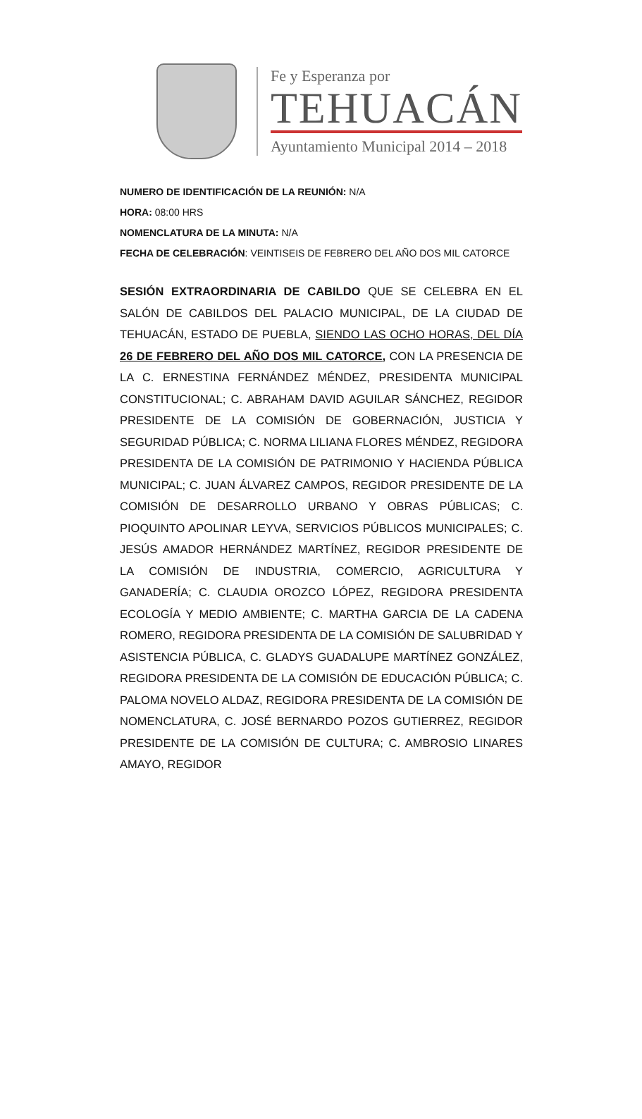Fe y Esperanza por
TEHUACÁN
Ayuntamiento Municipal 2014 – 2018
NUMERO DE IDENTIFICACIÓN DE LA REUNIÓN: N/A
HORA: 08:00 HRS
NOMENCLATURA DE LA MINUTA: N/A
FECHA DE CELEBRACIÓN: VEINTISEIS DE FEBRERO DEL AÑO DOS MIL CATORCE
SESIÓN EXTRAORDINARIA DE CABILDO QUE SE CELEBRA EN EL SALÓN DE CABILDOS DEL PALACIO MUNICIPAL, DE LA CIUDAD DE TEHUACÁN, ESTADO DE PUEBLA, SIENDO LAS OCHO HORAS, DEL DÍA 26 DE FEBRERO DEL AÑO DOS MIL CATORCE, CON LA PRESENCIA DE LA C. ERNESTINA FERNÁNDEZ MÉNDEZ, PRESIDENTA MUNICIPAL CONSTITUCIONAL; C. ABRAHAM DAVID AGUILAR SÁNCHEZ, REGIDOR PRESIDENTE DE LA COMISIÓN DE GOBERNACIÓN, JUSTICIA Y SEGURIDAD PÚBLICA; C. NORMA LILIANA FLORES MÉNDEZ, REGIDORA PRESIDENTA DE LA COMISIÓN DE PATRIMONIO Y HACIENDA PÚBLICA MUNICIPAL; C. JUAN ÁLVAREZ CAMPOS, REGIDOR PRESIDENTE DE LA COMISIÓN DE DESARROLLO URBANO Y OBRAS PÚBLICAS; C. PIOQUINTO APOLINAR LEYVA, SERVICIOS PÚBLICOS MUNICIPALES; C. JESÚS AMADOR HERNÁNDEZ MARTÍNEZ, REGIDOR PRESIDENTE DE LA COMISIÓN DE INDUSTRIA, COMERCIO, AGRICULTURA Y GANADERÍA; C. CLAUDIA OROZCO LÓPEZ, REGIDORA PRESIDENTA ECOLOGÍA Y MEDIO AMBIENTE; C. MARTHA GARCIA DE LA CADENA ROMERO, REGIDORA PRESIDENTA DE LA COMISIÓN DE SALUBRIDAD Y ASISTENCIA PÚBLICA, C. GLADYS GUADALUPE MARTÍNEZ GONZÁLEZ, REGIDORA PRESIDENTA DE LA COMISIÓN DE EDUCACIÓN PÚBLICA; C. PALOMA NOVELO ALDAZ, REGIDORA PRESIDENTA DE LA COMISIÓN DE NOMENCLATURA, C. JOSÉ BERNARDO POZOS GUTIERREZ, REGIDOR PRESIDENTE DE LA COMISIÓN DE CULTURA; C. AMBROSIO LINARES AMAYO, REGIDOR